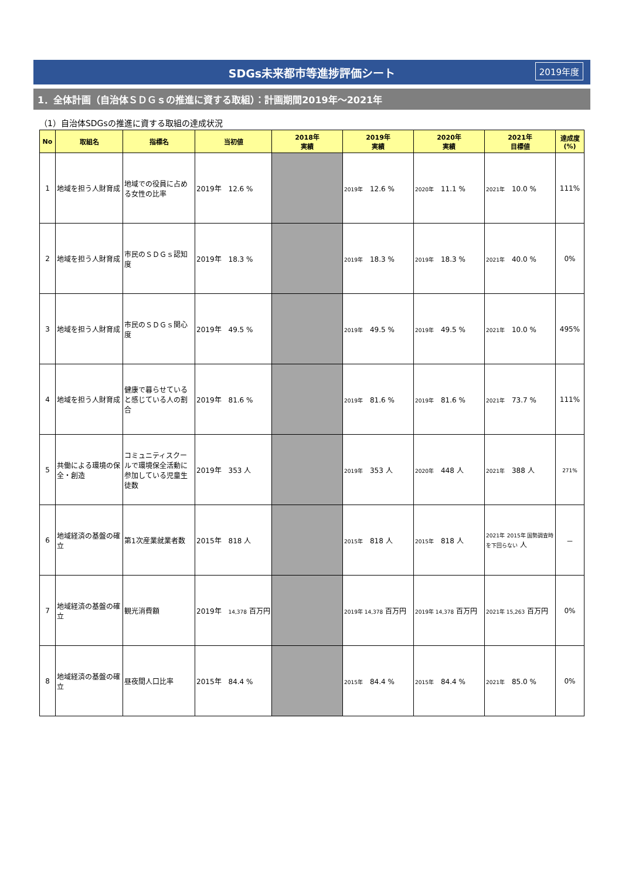SDGs未来都市等進捗評価シート 2019年度
1．全体計画（自治体ＳＤＧｓの推進に資する取組）：計画期間2019年～2021年
（1）自治体SDGsの推進に資する取組の達成状況
| No | 取組名 | 指標名 | 当初値 | 2018年 実績 | 2019年 実績 | 2020年 実績 | 2021年 目標値 | 達成度 (%) |
| --- | --- | --- | --- | --- | --- | --- | --- | --- |
| 1 | 地域を担う人財育成 | 地域での役員に占める女性の比率 | 2019年 12.6 % | | 2019年 12.6 % | 2020年 11.1 % | 2021年 10.0 % | 111% |
| 2 | 地域を担う人財育成 | 市民のＳＤＧｓ認知度 | 2019年 18.3 % | | 2019年 18.3 % | 2019年 18.3 % | 2021年 40.0 % | 0% |
| 3 | 地域を担う人財育成 | 市民のＳＤＧｓ関心度 | 2019年 49.5 % | | 2019年 49.5 % | 2019年 49.5 % | 2021年 10.0 % | 495% |
| 4 | 地域を担う人財育成 | 健康で暮らせていると感じている人の割合 | 2019年 81.6 % | | 2019年 81.6 % | 2019年 81.6 % | 2021年 73.7 % | 111% |
| 5 | 共働による環境の保全・創造 | コミュニティスクールで環境保全活動に参加している児童生徒数 | 2019年 353 人 | | 2019年 353 人 | 2020年 448 人 | 2021年 388 人 | 271% |
| 6 | 地域経済の基盤の確立 | 第1次産業就業者数 | 2015年 818 人 | | 2015年 818 人 | 2015年 818 人 | 2021年 2015年 国勢調査時を下回らない 人 | － |
| 7 | 地域経済の基盤の確立 | 観光消費額 | 2019年 14,378 百万円 | | 2019年 14,378 百万円 | 2019年 14,378 百万円 | 2021年 15,263 百万円 | 0% |
| 8 | 地域経済の基盤の確立 | 昼夜間人口比率 | 2015年 84.4 % | | 2015年 84.4 % | 2015年 84.4 % | 2021年 85.0 % | 0% |